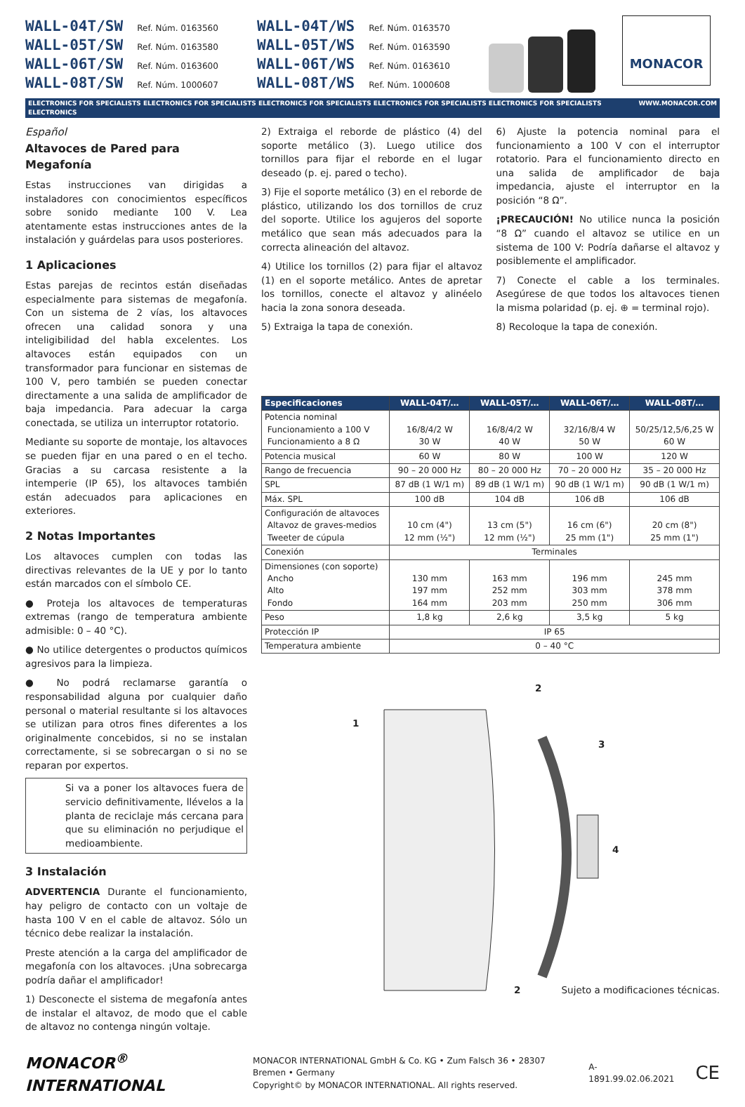WALL-04T/SW Ref. Núm. 0163560
WALL-05T/SW Ref. Núm. 0163580
WALL-06T/SW Ref. Núm. 0163600
WALL-08T/SW Ref. Núm. 1000607
WALL-04T/WS Ref. Núm. 0163570
WALL-05T/WS Ref. Núm. 0163590
WALL-06T/WS Ref. Núm. 0163610
WALL-08T/WS Ref. Núm. 1000608
MONACOR
ELECTRONICS FOR SPECIALISTS ELECTRONICS FOR SPECIALISTS ELECTRONICS FOR SPECIALISTS ELECTRONICS FOR SPECIALISTS ELECTRONICS FOR SPECIALISTS ELECTRONICS WWW.MONACOR.COM
Español
Altavoces de Pared para Megafonía
Estas instrucciones van dirigidas a instaladores con conocimientos específicos sobre sonido mediante 100 V. Lea atentamente estas instrucciones antes de la instalación y guárdelas para usos posteriores.
1 Aplicaciones
Estas parejas de recintos están diseñadas especialmente para sistemas de megafonía. Con un sistema de 2 vías, los altavoces ofrecen una calidad sonora y una inteligibilidad del habla excelentes. Los altavoces están equipados con un transformador para funcionar en sistemas de 100 V, pero también se pueden conectar directamente a una salida de amplificador de baja impedancia. Para adecuar la carga conectada, se utiliza un interruptor rotatorio.
Mediante su soporte de montaje, los altavoces se pueden fijar en una pared o en el techo. Gracias a su carcasa resistente a la intemperie (IP 65), los altavoces también están adecuados para aplicaciones en exteriores.
2 Notas Importantes
Los altavoces cumplen con todas las directivas relevantes de la UE y por lo tanto están marcados con el símbolo CE.
● Proteja los altavoces de temperaturas extremas (rango de temperatura ambiente admisible: 0 – 40 °C).
● No utilice detergentes o productos químicos agresivos para la limpieza.
● No podrá reclamarse garantía o responsabilidad alguna por cualquier daño personal o material resultante si los altavoces se utilizan para otros fines diferentes a los originalmente concebidos, si no se instalan correctamente, si se sobrecargan o si no se reparan por expertos.
Si va a poner los altavoces fuera de servicio definitivamente, llévelos a la planta de reciclaje más cercana para que su eliminación no perjudique el medioambiente.
3 Instalación
ADVERTENCIA Durante el funcionamiento, hay peligro de contacto con un voltaje de hasta 100 V en el cable de altavoz. Sólo un técnico debe realizar la instalación.
Preste atención a la carga del amplificador de megafonía con los altavoces. ¡Una sobrecarga podría dañar el amplificador!
1) Desconecte el sistema de megafonía antes de instalar el altavoz, de modo que el cable de altavoz no contenga ningún voltaje.
2) Extraiga el reborde de plástico (4) del soporte metálico (3). Luego utilice dos tornillos para fijar el reborde en el lugar deseado (p. ej. pared o techo).
3) Fije el soporte metálico (3) en el reborde de plástico, utilizando los dos tornillos de cruz del soporte. Utilice los agujeros del soporte metálico que sean más adecuados para la correcta alineación del altavoz.
4) Utilice los tornillos (2) para fijar el altavoz (1) en el soporte metálico. Antes de apretar los tornillos, conecte el altavoz y alinéelo hacia la zona sonora deseada.
5) Extraiga la tapa de conexión.
6) Ajuste la potencia nominal para el funcionamiento a 100 V con el interruptor rotatorio. Para el funcionamiento directo en una salida de amplificador de baja impedancia, ajuste el interruptor en la posición “8 Ω”.
¡PRECAUCIÓN! No utilice nunca la posición “8 Ω” cuando el altavoz se utilice en un sistema de 100 V: Podría dañarse el altavoz y posiblemente el amplificador.
7) Conecte el cable a los terminales. Asegúrese de que todos los altavoces tienen la misma polaridad (p. ej. ⊕ = terminal rojo).
8) Recoloque la tapa de conexión.
| Especificaciones | WALL-04T/… | WALL-05T/… | WALL-06T/… | WALL-08T/… |
| --- | --- | --- | --- | --- |
| Potencia nominal Funcionamiento a 100 V Funcionamiento a 8 Ω | 16/8/4/2 W 30 W | 16/8/4/2 W 40 W | 32/16/8/4 W 50 W | 50/25/12,5/6,25 W 60 W |
| Potencia musical | 60 W | 80 W | 100 W | 120 W |
| Rango de frecuencia | 90 – 20 000 Hz | 80 – 20 000 Hz | 70 – 20 000 Hz | 35 – 20 000 Hz |
| SPL | 87 dB (1 W/1 m) | 89 dB (1 W/1 m) | 90 dB (1 W/1 m) | 90 dB (1 W/1 m) |
| Máx. SPL | 100 dB | 104 dB | 106 dB | 106 dB |
| Configuración de altavoces Altavoz de graves-medios Tweeter de cúpula | 10 cm (4") 12 mm (½") | 13 cm (5") 12 mm (½") | 16 cm (6") 25 mm (1") | 20 cm (8") 25 mm (1") |
| Conexión | Terminales | | | |
| Dimensiones (con soporte) Ancho Alto Fondo | 130 mm 197 mm 164 mm | 163 mm 252 mm 203 mm | 196 mm 303 mm 250 mm | 245 mm 378 mm 306 mm |
| Peso | 1,8 kg | 2,6 kg | 3,5 kg | 5 kg |
| Protección IP | IP 65 | | | |
| Temperatura ambiente | 0 – 40 °C | | | |
1
2
3
4
2
Sujeto a modificaciones técnicas.
MONACOR<sup>®</sup> INTERNATIONAL
MONACOR INTERNATIONAL GmbH & Co. KG • Zum Falsch 36 • 28307 Bremen • Germany
Copyright© by MONACOR INTERNATIONAL. All rights reserved.
A-1891.99.02.06.2021
CE